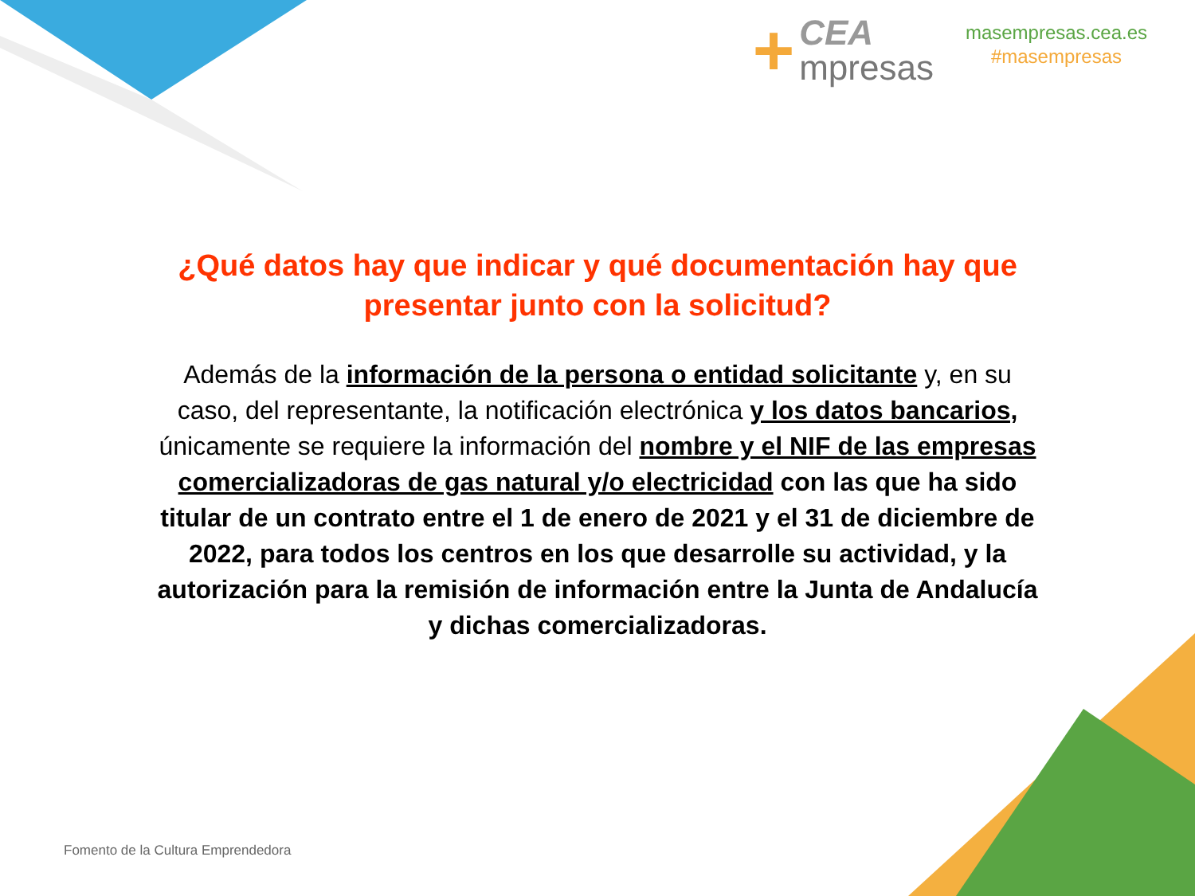+
CEA
mpresas
masempresas.cea.es
#masempresas
¿Qué datos hay que indicar y qué documentación hay que presentar junto con la solicitud?
Además de la información de la persona o entidad solicitante y, en su caso, del representante, la notificación electrónica y los datos bancarios, únicamente se requiere la información del nombre y el NIF de las empresas comercializadoras de gas natural y/o electricidad con las que ha sido titular de un contrato entre el 1 de enero de 2021 y el 31 de diciembre de 2022, para todos los centros en los que desarrolle su actividad, y la autorización para la remisión de información entre la Junta de Andalucía y dichas comercializadoras.
Fomento de la Cultura Emprendedora